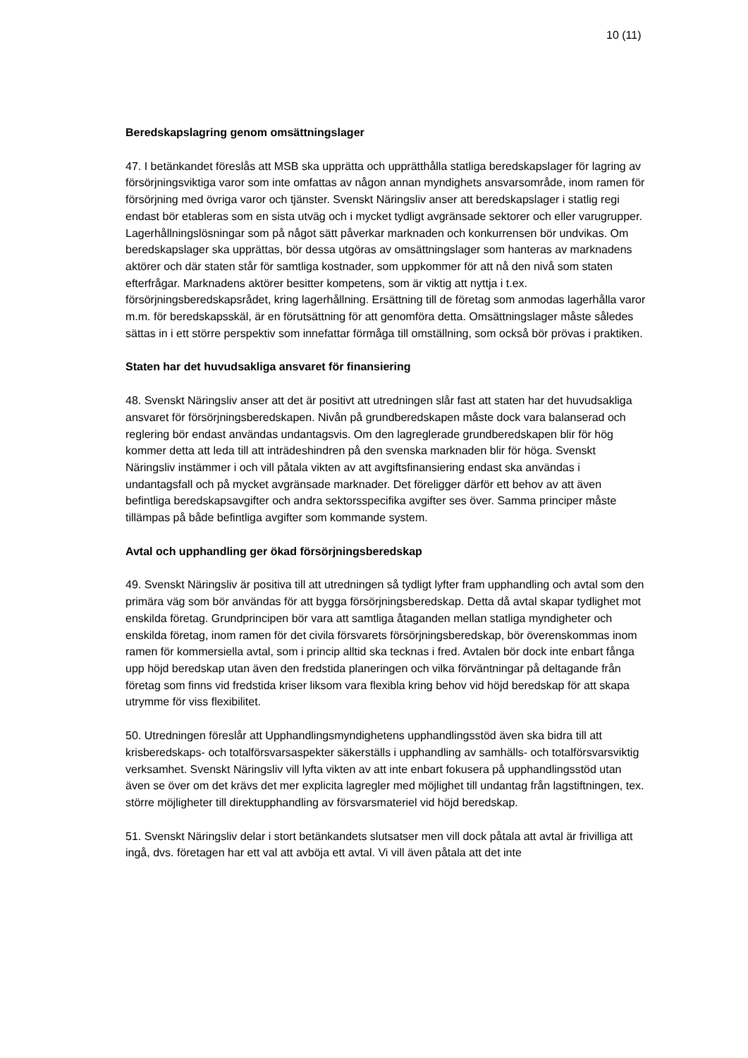10 (11)
Beredskapslagring genom omsättningslager
47. I betänkandet föreslås att MSB ska upprätta och upprätthålla statliga beredskapslager för lagring av försörjningsviktiga varor som inte omfattas av någon annan myndighets ansvarsområde, inom ramen för försörjning med övriga varor och tjänster. Svenskt Näringsliv anser att beredskapslager i statlig regi endast bör etableras som en sista utväg och i mycket tydligt avgränsade sektorer och eller varugrupper. Lagerhållningslösningar som på något sätt påverkar marknaden och konkurrensen bör undvikas. Om beredskapslager ska upprättas, bör dessa utgöras av omsättningslager som hanteras av marknadens aktörer och där staten står för samtliga kostnader, som uppkommer för att nå den nivå som staten efterfrågar. Marknadens aktörer besitter kompetens, som är viktig att nyttja i t.ex. försörjningsberedskapsrådet, kring lagerhållning. Ersättning till de företag som anmodas lagerhålla varor m.m. för beredskapsskäl, är en förutsättning för att genomföra detta. Omsättningslager måste således sättas in i ett större perspektiv som innefattar förmåga till omställning, som också bör prövas i praktiken.
Staten har det huvudsakliga ansvaret för finansiering
48. Svenskt Näringsliv anser att det är positivt att utredningen slår fast att staten har det huvudsakliga ansvaret för försörjningsberedskapen. Nivån på grundberedskapen måste dock vara balanserad och reglering bör endast användas undantagsvis. Om den lagreglerade grundberedskapen blir för hög kommer detta att leda till att inträdeshindren på den svenska marknaden blir för höga. Svenskt Näringsliv instämmer i och vill påtala vikten av att avgiftsfinansiering endast ska användas i undantagsfall och på mycket avgränsade marknader. Det föreligger därför ett behov av att även befintliga beredskapsavgifter och andra sektorsspecifika avgifter ses över. Samma principer måste tillämpas på både befintliga avgifter som kommande system.
Avtal och upphandling ger ökad försörjningsberedskap
49. Svenskt Näringsliv är positiva till att utredningen så tydligt lyfter fram upphandling och avtal som den primära väg som bör användas för att bygga försörjningsberedskap. Detta då avtal skapar tydlighet mot enskilda företag. Grundprincipen bör vara att samtliga åtaganden mellan statliga myndigheter och enskilda företag, inom ramen för det civila försvarets försörjningsberedskap, bör överenskommas inom ramen för kommersiella avtal, som i princip alltid ska tecknas i fred. Avtalen bör dock inte enbart fånga upp höjd beredskap utan även den fredstida planeringen och vilka förväntningar på deltagande från företag som finns vid fredstida kriser liksom vara flexibla kring behov vid höjd beredskap för att skapa utrymme för viss flexibilitet.
50. Utredningen föreslår att Upphandlingsmyndighetens upphandlingsstöd även ska bidra till att krisberedskaps- och totalförsvarsaspekter säkerställs i upphandling av samhälls- och totalförsvarsviktig verksamhet. Svenskt Näringsliv vill lyfta vikten av att inte enbart fokusera på upphandlingsstöd utan även se över om det krävs det mer explicita lagregler med möjlighet till undantag från lagstiftningen, tex. större möjligheter till direktupphandling av försvarsmateriel vid höjd beredskap.
51. Svenskt Näringsliv delar i stort betänkandets slutsatser men vill dock påtala att avtal är frivilliga att ingå, dvs. företagen har ett val att avböja ett avtal. Vi vill även påtala att det inte